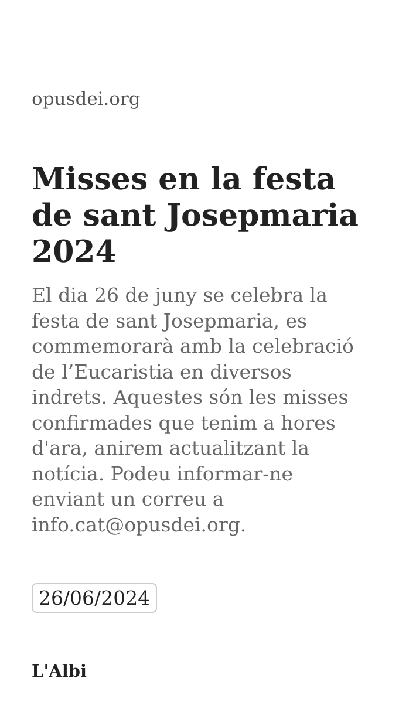opusdei.org
Misses en la festa de sant Josepmaria 2024
El dia 26 de juny se celebra la festa de sant Josepmaria, es commemorarà amb la celebració de l’Eucaristia en diversos indrets. Aquestes són les misses confirmades que tenim a hores d'ara, anirem actualitzant la notícia. Podeu informar-ne enviant un correu a info.cat@opusdei.org.
26/06/2024
L'Albi